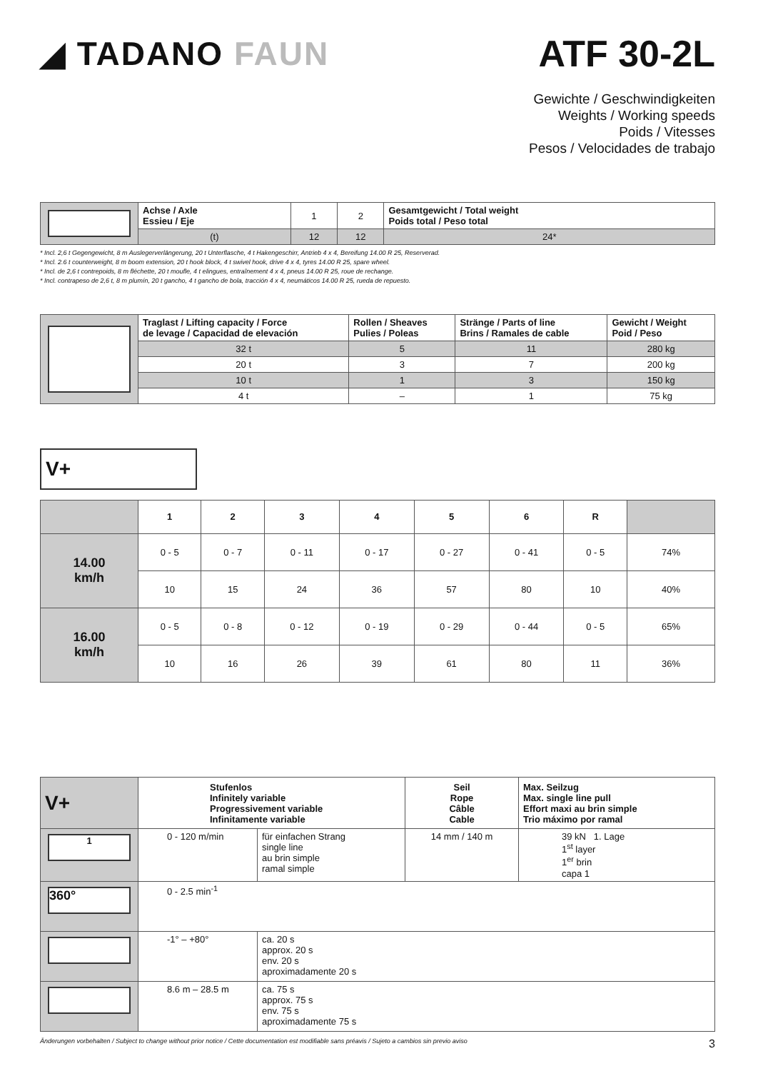◢ TADANO FAUN ATF 30-2L
Gewichte / Geschwindigkeiten
Weights / Working speeds
Poids / Vitesses
Pesos / Velocidades de trabajo
| | Achse / Axle Essieu / Eje | 1 | 2 | Gesamtgewicht / Total weight Poids total / Peso total |
| | (t) | 12 | 12 | 24* |
* Incl. 2,6 t Gegengewicht, 8 m Auslegerverlängerung, 20 t Unterflasche, 4 t Hakengeschirr, Antrieb 4 x 4, Bereifung 14.00 R 25, Reserverad.
* Incl. 2.6 t counterweight, 8 m boom extension, 20 t hook block, 4 t swivel hook, drive 4 x 4, tyres 14.00 R 25, spare wheel.
* Incl. de 2,6 t contrepoids, 8 m fléchette, 20 t moufle, 4 t elingues, entraînement 4 x 4, pneus 14.00 R 25, roue de rechange.
* Incl. contrapeso de 2,6 t, 8 m plumín, 20 t gancho, 4 t gancho de bola, tracción 4 x 4, neumáticos 14.00 R 25, rueda de repuesto.
| | Traglast / Lifting capacity / Force de levage / Capacidad de elevación | Rollen / Sheaves Pulies / Poleas | Stränge / Parts of line Brins / Ramales de cable | Gewicht / Weight Poid / Peso |
| | 32 t | 5 | 11 | 280 kg |
| | 20 t | 3 | 7 | 200 kg |
| | 10 t | 1 | 3 | 150 kg |
| | 4 t | – | 1 | 75 kg |
V+
| | 1 | 2 | 3 | 4 | 5 | 6 | R | |
| 14.00 km/h | 0 - 5 | 0 - 7 | 0 - 11 | 0 - 17 | 0 - 27 | 0 - 41 | 0 - 5 | 74% |
| | 10 | 15 | 24 | 36 | 57 | 80 | 10 | 40% |
| 16.00 km/h | 0 - 5 | 0 - 8 | 0 - 12 | 0 - 19 | 0 - 29 | 0 - 44 | 0 - 5 | 65% |
| | 10 | 16 | 26 | 39 | 61 | 80 | 11 | 36% |
| V+ | Stufenlos Infinitely variable Progressivement variable Infinitamente variable | | Seil Rope Câble Cable | Max. Seilzug Max. single line pull Effort maxi au brin simple Trio máximo por ramal |
| 1 | 0 - 120 m/min | für einfachen Strang single line au brin simple ramal simple | 14 mm / 140 m | 39 kN 1. Lage 1<sup>st</sup> layer 1<sup>er</sup> brin capa 1 |
| 360° | 0 - 2.5 min<sup>-1</sup> | | | |
| | -1° – +80° | ca. 20 s approx. 20 s env. 20 s aproximadamente 20 s | | |
| | 8.6 m – 28.5 m | ca. 75 s approx. 75 s env. 75 s aproximadamente 75 s | | |
Änderungen vorbehalten / Subject to change without prior notice / Cette documentation est modifiable sans préavis / Sujeto a cambios sin previo aviso 3